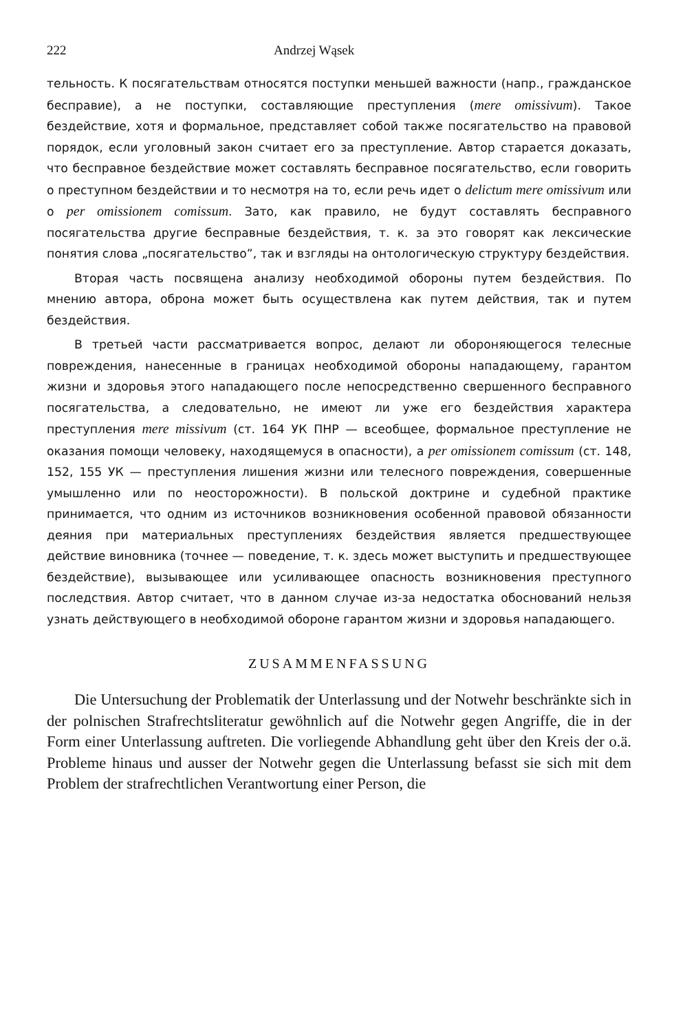222 Andrzej Wąsek
тельность. К посягательствам относятся поступки меньшей важности (напр., гражданское бесправие), а не поступки, составляющие преступления (mere omissivum). Такое бездействие, хотя и формальное, представляет собой также посягательство на правовой порядок, если уголовный закон считает его за преступление. Автор старается доказать, что бесправное бездействие может составлять бесправное посягательство, если говорить о преступном бездействии и то несмотря на то, если речь идет о delictum mere omissivum или о per omissionem comissum. Зато, как правило, не будут составлять бесправного посягательства другие бесправные бездействия, т. к. за это говорят как лексические понятия слова „посягательство”, так и взгляды на онтологическую структуру бездействия.
Вторая часть посвящена анализу необходимой обороны путем бездействия. По мнению автора, оброна может быть осуществлена как путем действия, так и путем бездействия.
В третьей части рассматривается вопрос, делают ли обороняющегося телесные повреждения, нанесенные в границах необходимой обороны нападающему, гарантом жизни и здоровья этого нападающего после непосредственно свершенного бесправного посягательства, а следовательно, не имеют ли уже его бездействия характера преступления mere missivum (ст. 164 УК ПНР — всеобщее, формальное преступление не оказания помощи человеку, находящемуся в опасности), а per omissionem comissum (ст. 148, 152, 155 УК — преступления лишения жизни или телесного повреждения, совершенные умышленно или по неосторожности). В польской доктрине и судебной практике принимается, что одним из источников возникновения особенной правовой обязанности деяния при материальных преступлениях бездействия является предшествующее действие виновника (точнее — поведение, т. к. здесь может выступить и предшествующее бездействие), вызывающее или усиливающее опасность возникновения преступного последствия. Автор считает, что в данном случае из-за недостатка обоснований нельзя узнать действующего в необходимой обороне гарантом жизни и здоровья нападающего.
ZUSAMMENFASSUNG
Die Untersuchung der Problematik der Unterlassung und der Notwehr beschränkte sich in der polnischen Strafrechtsliteratur gewöhnlich auf die Notwehr gegen Angriffe, die in der Form einer Unterlassung auftreten. Die vorliegende Abhandlung geht über den Kreis der o.ä. Probleme hinaus und ausser der Notwehr gegen die Unterlassung befasst sie sich mit dem Problem der strafrechtlichen Verantwortung einer Person, die